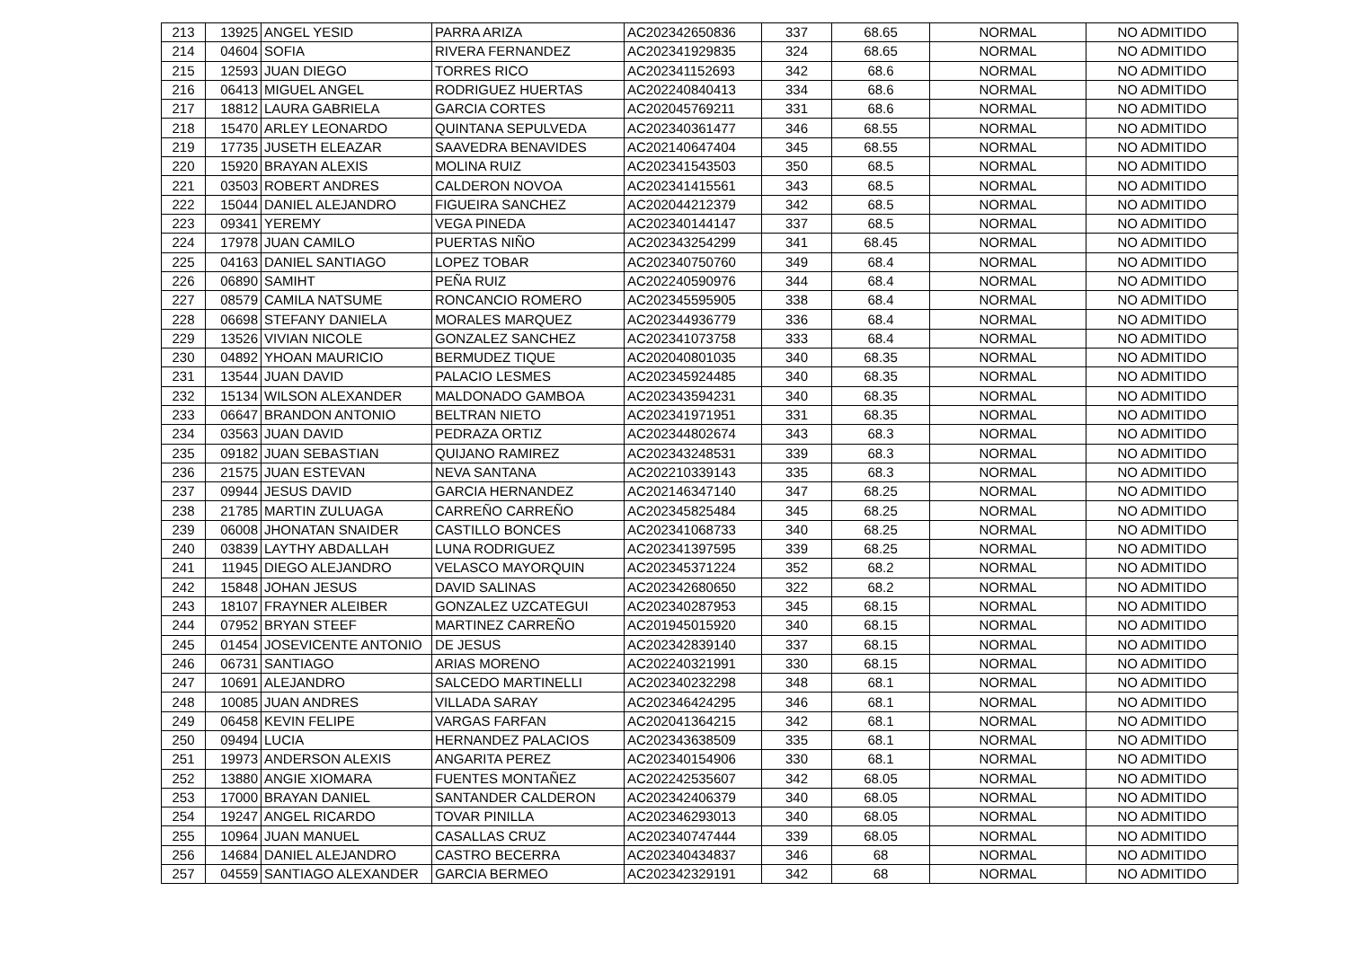| 213 | 13925 | ANGEL YESID | PARRA ARIZA | AC202342650836 | 337 | 68.65 | NORMAL | NO ADMITIDO |
| 214 | 04604 | SOFIA | RIVERA FERNANDEZ | AC202341929835 | 324 | 68.65 | NORMAL | NO ADMITIDO |
| 215 | 12593 | JUAN DIEGO | TORRES RICO | AC202341152693 | 342 | 68.6 | NORMAL | NO ADMITIDO |
| 216 | 06413 | MIGUEL ANGEL | RODRIGUEZ HUERTAS | AC202240840413 | 334 | 68.6 | NORMAL | NO ADMITIDO |
| 217 | 18812 | LAURA GABRIELA | GARCIA CORTES | AC202045769211 | 331 | 68.6 | NORMAL | NO ADMITIDO |
| 218 | 15470 | ARLEY LEONARDO | QUINTANA SEPULVEDA | AC202340361477 | 346 | 68.55 | NORMAL | NO ADMITIDO |
| 219 | 17735 | JUSETH ELEAZAR | SAAVEDRA BENAVIDES | AC202140647404 | 345 | 68.55 | NORMAL | NO ADMITIDO |
| 220 | 15920 | BRAYAN ALEXIS | MOLINA RUIZ | AC202341543503 | 350 | 68.5 | NORMAL | NO ADMITIDO |
| 221 | 03503 | ROBERT ANDRES | CALDERON NOVOA | AC202341415561 | 343 | 68.5 | NORMAL | NO ADMITIDO |
| 222 | 15044 | DANIEL ALEJANDRO | FIGUEIRA SANCHEZ | AC202044212379 | 342 | 68.5 | NORMAL | NO ADMITIDO |
| 223 | 09341 | YEREMY | VEGA PINEDA | AC202340144147 | 337 | 68.5 | NORMAL | NO ADMITIDO |
| 224 | 17978 | JUAN CAMILO | PUERTAS NIÑO | AC202343254299 | 341 | 68.45 | NORMAL | NO ADMITIDO |
| 225 | 04163 | DANIEL SANTIAGO | LOPEZ TOBAR | AC202340750760 | 349 | 68.4 | NORMAL | NO ADMITIDO |
| 226 | 06890 | SAMIHT | PEÑA RUIZ | AC202240590976 | 344 | 68.4 | NORMAL | NO ADMITIDO |
| 227 | 08579 | CAMILA NATSUME | RONCANCIO ROMERO | AC202345595905 | 338 | 68.4 | NORMAL | NO ADMITIDO |
| 228 | 06698 | STEFANY DANIELA | MORALES MARQUEZ | AC202344936779 | 336 | 68.4 | NORMAL | NO ADMITIDO |
| 229 | 13526 | VIVIAN NICOLE | GONZALEZ SANCHEZ | AC202341073758 | 333 | 68.4 | NORMAL | NO ADMITIDO |
| 230 | 04892 | YHOAN MAURICIO | BERMUDEZ TIQUE | AC202040801035 | 340 | 68.35 | NORMAL | NO ADMITIDO |
| 231 | 13544 | JUAN DAVID | PALACIO LESMES | AC202345924485 | 340 | 68.35 | NORMAL | NO ADMITIDO |
| 232 | 15134 | WILSON ALEXANDER | MALDONADO GAMBOA | AC202343594231 | 340 | 68.35 | NORMAL | NO ADMITIDO |
| 233 | 06647 | BRANDON ANTONIO | BELTRAN NIETO | AC202341971951 | 331 | 68.35 | NORMAL | NO ADMITIDO |
| 234 | 03563 | JUAN DAVID | PEDRAZA ORTIZ | AC202344802674 | 343 | 68.3 | NORMAL | NO ADMITIDO |
| 235 | 09182 | JUAN SEBASTIAN | QUIJANO RAMIREZ | AC202343248531 | 339 | 68.3 | NORMAL | NO ADMITIDO |
| 236 | 21575 | JUAN ESTEVAN | NEVA SANTANA | AC202210339143 | 335 | 68.3 | NORMAL | NO ADMITIDO |
| 237 | 09944 | JESUS DAVID | GARCIA HERNANDEZ | AC202146347140 | 347 | 68.25 | NORMAL | NO ADMITIDO |
| 238 | 21785 | MARTIN ZULUAGA | CARREÑO CARREÑO | AC202345825484 | 345 | 68.25 | NORMAL | NO ADMITIDO |
| 239 | 06008 | JHONATAN SNAIDER | CASTILLO BONCES | AC202341068733 | 340 | 68.25 | NORMAL | NO ADMITIDO |
| 240 | 03839 | LAYTHY ABDALLAH | LUNA RODRIGUEZ | AC202341397595 | 339 | 68.25 | NORMAL | NO ADMITIDO |
| 241 | 11945 | DIEGO ALEJANDRO | VELASCO MAYORQUIN | AC202345371224 | 352 | 68.2 | NORMAL | NO ADMITIDO |
| 242 | 15848 | JOHAN JESUS | DAVID SALINAS | AC202342680650 | 322 | 68.2 | NORMAL | NO ADMITIDO |
| 243 | 18107 | FRAYNER ALEIBER | GONZALEZ UZCATEGUI | AC202340287953 | 345 | 68.15 | NORMAL | NO ADMITIDO |
| 244 | 07952 | BRYAN STEEF | MARTINEZ CARREÑO | AC201945015920 | 340 | 68.15 | NORMAL | NO ADMITIDO |
| 245 | 01454 | JOSEVICENTE ANTONIO | DE JESUS | AC202342839140 | 337 | 68.15 | NORMAL | NO ADMITIDO |
| 246 | 06731 | SANTIAGO | ARIAS MORENO | AC202240321991 | 330 | 68.15 | NORMAL | NO ADMITIDO |
| 247 | 10691 | ALEJANDRO | SALCEDO MARTINELLI | AC202340232298 | 348 | 68.1 | NORMAL | NO ADMITIDO |
| 248 | 10085 | JUAN ANDRES | VILLADA SARAY | AC202346424295 | 346 | 68.1 | NORMAL | NO ADMITIDO |
| 249 | 06458 | KEVIN FELIPE | VARGAS FARFAN | AC202041364215 | 342 | 68.1 | NORMAL | NO ADMITIDO |
| 250 | 09494 | LUCIA | HERNANDEZ PALACIOS | AC202343638509 | 335 | 68.1 | NORMAL | NO ADMITIDO |
| 251 | 19973 | ANDERSON ALEXIS | ANGARITA PEREZ | AC202340154906 | 330 | 68.1 | NORMAL | NO ADMITIDO |
| 252 | 13880 | ANGIE XIOMARA | FUENTES MONTAÑEZ | AC202242535607 | 342 | 68.05 | NORMAL | NO ADMITIDO |
| 253 | 17000 | BRAYAN DANIEL | SANTANDER CALDERON | AC202342406379 | 340 | 68.05 | NORMAL | NO ADMITIDO |
| 254 | 19247 | ANGEL RICARDO | TOVAR PINILLA | AC202346293013 | 340 | 68.05 | NORMAL | NO ADMITIDO |
| 255 | 10964 | JUAN MANUEL | CASALLAS CRUZ | AC202340747444 | 339 | 68.05 | NORMAL | NO ADMITIDO |
| 256 | 14684 | DANIEL ALEJANDRO | CASTRO BECERRA | AC202340434837 | 346 | 68 | NORMAL | NO ADMITIDO |
| 257 | 04559 | SANTIAGO ALEXANDER | GARCIA BERMEO | AC202342329191 | 342 | 68 | NORMAL | NO ADMITIDO |